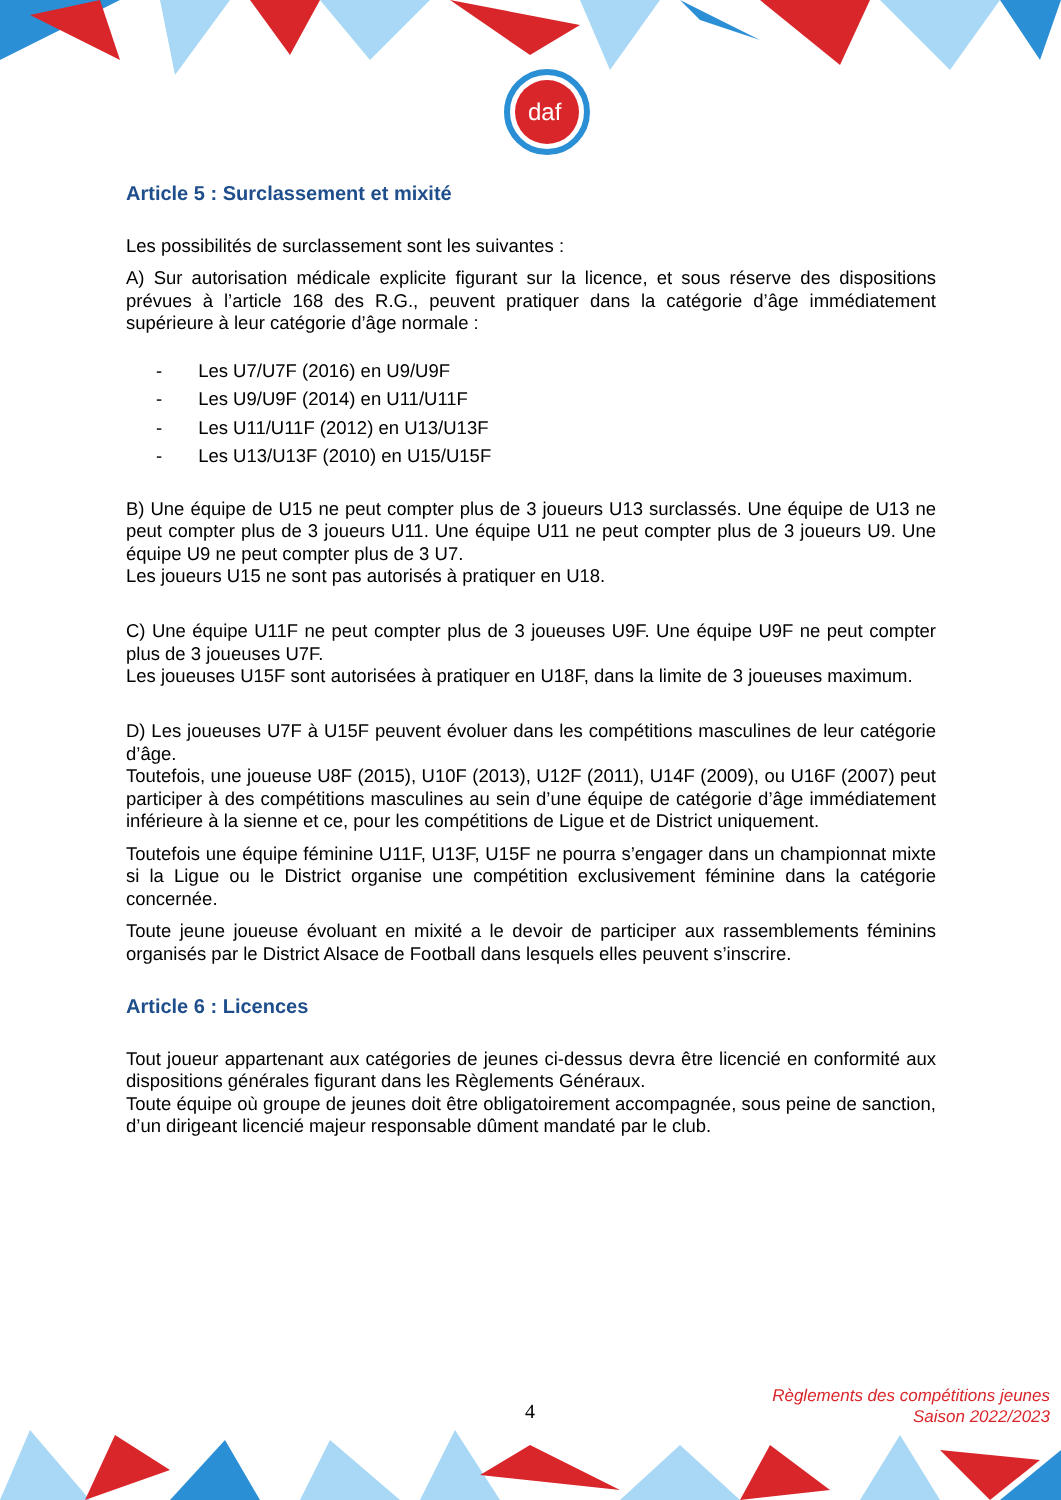daf
Article 5 : Surclassement et mixité
Les possibilités de surclassement sont les suivantes :
A) Sur autorisation médicale explicite figurant sur la licence, et sous réserve des dispositions prévues à l’article 168 des R.G., peuvent pratiquer dans la catégorie d’âge immédiatement supérieure à leur catégorie d’âge normale :
- Les U7/U7F (2016) en U9/U9F
- Les U9/U9F (2014) en U11/U11F
- Les U11/U11F (2012) en U13/U13F
- Les U13/U13F (2010) en U15/U15F
B) Une équipe de U15 ne peut compter plus de 3 joueurs U13 surclassés. Une équipe de U13 ne peut compter plus de 3 joueurs U11. Une équipe U11 ne peut compter plus de 3 joueurs U9. Une équipe U9 ne peut compter plus de 3 U7.
Les joueurs U15 ne sont pas autorisés à pratiquer en U18.
C) Une équipe U11F ne peut compter plus de 3 joueuses U9F. Une équipe U9F ne peut compter plus de 3 joueuses U7F.
Les joueuses U15F sont autorisées à pratiquer en U18F, dans la limite de 3 joueuses maximum.
D) Les joueuses U7F à U15F peuvent évoluer dans les compétitions masculines de leur catégorie d’âge.
Toutefois, une joueuse U8F (2015), U10F (2013), U12F (2011), U14F (2009), ou U16F (2007) peut participer à des compétitions masculines au sein d’une équipe de catégorie d’âge immédiatement inférieure à la sienne et ce, pour les compétitions de Ligue et de District uniquement.
Toutefois une équipe féminine U11F, U13F, U15F ne pourra s’engager dans un championnat mixte si la Ligue ou le District organise une compétition exclusivement féminine dans la catégorie concernée.
Toute jeune joueuse évoluant en mixité a le devoir de participer aux rassemblements féminins organisés par le District Alsace de Football dans lesquels elles peuvent s’inscrire.
Article 6 : Licences
Tout joueur appartenant aux catégories de jeunes ci-dessus devra être licencié en conformité aux dispositions générales figurant dans les Règlements Généraux.
Toute équipe où groupe de jeunes doit être obligatoirement accompagnée, sous peine de sanction, d’un dirigeant licencié majeur responsable dûment mandaté par le club.
4
Règlements des compétitions jeunes
Saison 2022/2023